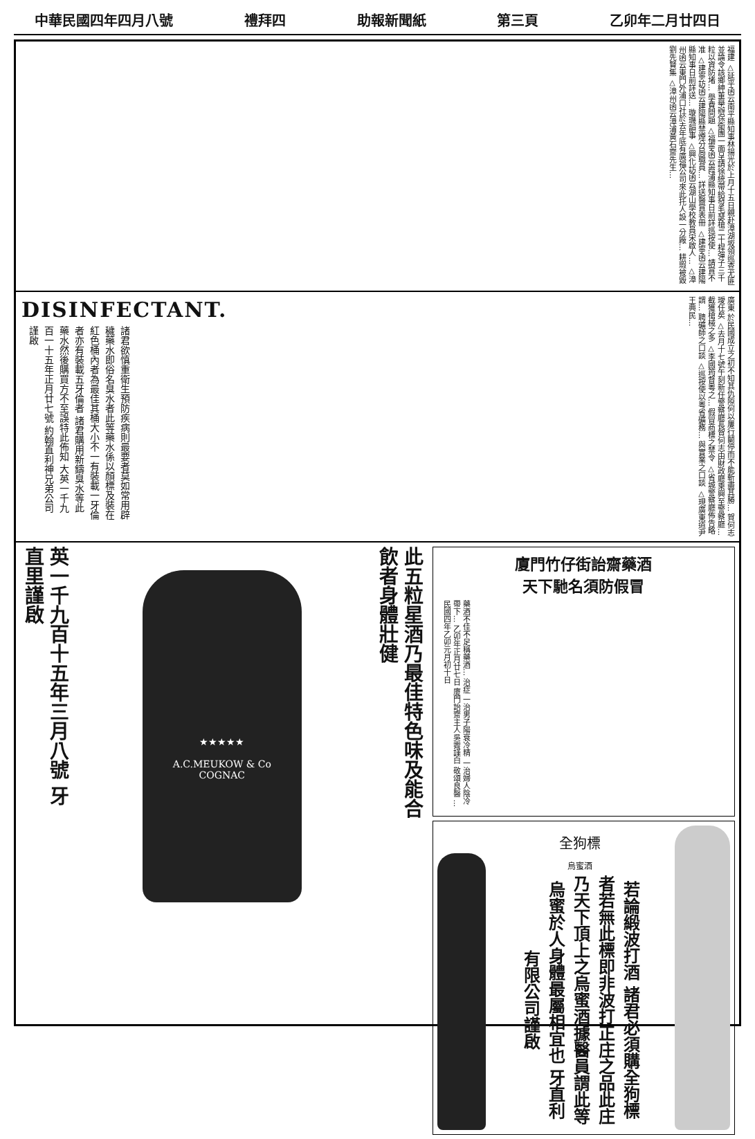中華民國四年四月八號 禮拜四 助報新聞紙 第三頁 乙卯年二月廿四日
福建 △延平函云南平縣知事林揚光於上月十五日親赴漳湖坂領巡查尤匪並論令該鄉紳董舉辦保衛團一面呈請徐統帶給發毛瑟槍二十桿彈子三千粒以資防堵... 學費問題 △福寧函云霞浦縣知事日前詳巡按使... 請賞不准 △建寧訪函云建陽縣禁煙分局職員... 詳送醫賞表冊 △建寧函云建陽縣知事日前詳送... 璇璣韻事 △興化訪函云湖山學校教員宋啟人... △漳州函云東門外浦口社於去年底有廣福公司來此托人設一分廠... 耕瑕被毀 劉先賢集 △漳州函云漳浦黃石齋先生...
廣東 於民國成立之初不知其仇隙何以屢行鬭停而不能斬盡其勝... 賀何志璦任矣 △去月十七號午刻新任警察廳長賀何志由財政廳乘興至警察廳... 截獲槍械之多 △李國筠督粵之... 假冒商標之禁令 △省城警察廳佈告略謂... 聘礦師之口談 △巡按使以粵省礦務... 與實業之口談 △現廣東道尹王典民...
DISINFECTANT.
諸君欲慎重衛生預防疾病則最要者莫如常用辟穢藥水即俗名臭水者此等藥水係以顏標及裝在紅色桶內者為最佳其桶大小不一有裝載一牙倫者亦有裝載五牙倫者 諸君購用新鑄臭水等此藥水然後購買方不至誤特此佈知 大英一千九百一十五年正月廿七號 約翰直利神兄弟公司謹啟
廈門竹仔街詒齋藥酒
天下馳名須防假冒
藥酒不佳不足稱藥酒... 治症 一治男子陽衰冷精 一治婦人陰冷帶下... 乙卯年正月廿七日 廈門詒齋主人吳霽謹白 敬頌良醫 ... 民國四年乙卯元月初十日
全狗標
烏蜜酒
若論緞波打酒 諸君必須購全狗標者若無此標即非波打正庄之品此庄乃天下頂上之烏蜜酒據醫員謂此等烏蜜於人身體最屬相宜也 牙直利有限公司謹啟
此五粒星酒乃最佳特色味及能合飲者身體壯健
★★★★★
A.C.MEUKOW & Co
COGNAC
英一千九百十五年三月八號 牙直里謹啟